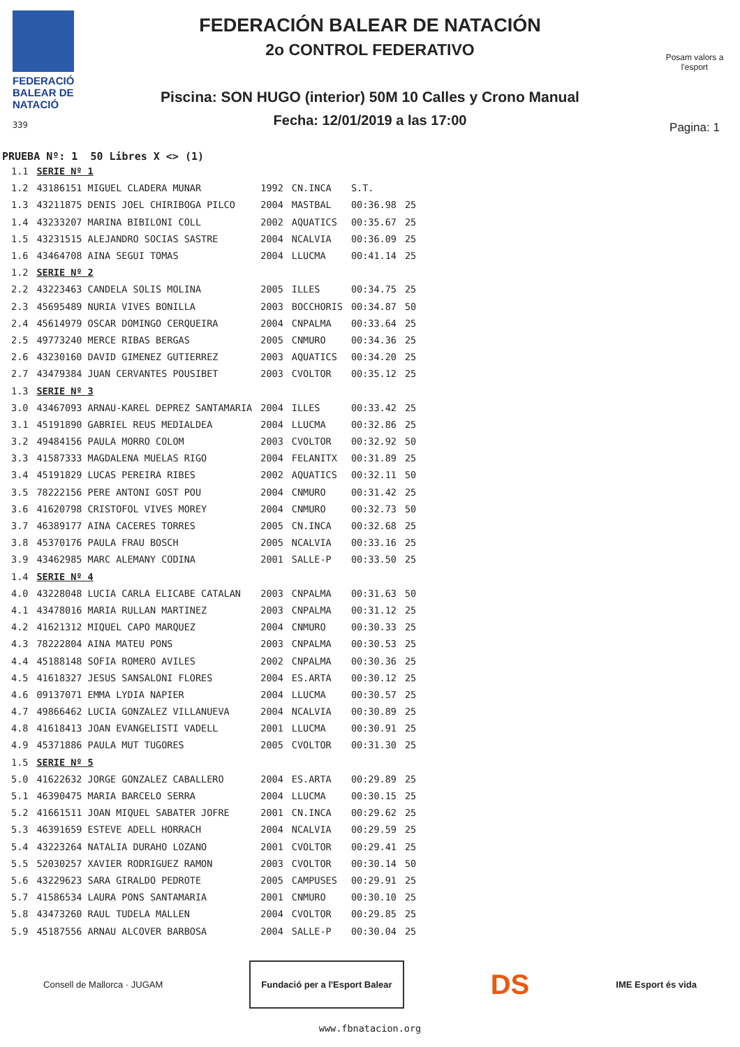FEDERACIÓ BALEAR DE NATACIÓ
339
FEDERACIÓN BALEAR DE NATACIÓN
2o CONTROL FEDERATIVO
Piscina: SON HUGO (interior) 50M 10 Calles y Crono Manual
Fecha: 12/01/2019 a las 17:00
Posam valors a l'esport
Pagina: 1
PRUEBA Nº: 1 50 Libres X <> (1)
| 1.1 | SERIE Nº 1 | | | | |
| 1.2 | 43186151 MIGUEL CLADERA MUNAR | 1992 | CN.INCA | S.T. | |
| 1.3 | 43211875 DENIS JOEL CHIRIBOGA PILCO | 2004 | MASTBAL | 00:36.98 | 25 |
| 1.4 | 43233207 MARINA BIBILONI COLL | 2002 | AQUATICS | 00:35.67 | 25 |
| 1.5 | 43231515 ALEJANDRO SOCIAS SASTRE | 2004 | NCALVIA | 00:36.09 | 25 |
| 1.6 | 43464708 AINA SEGUI TOMAS | 2004 | LLUCMA | 00:41.14 | 25 |
| 1.2 | SERIE Nº 2 | | | | |
| 2.2 | 43223463 CANDELA SOLIS MOLINA | 2005 | ILLES | 00:34.75 | 25 |
| 2.3 | 45695489 NURIA VIVES BONILLA | 2003 | BOCCHORIS | 00:34.87 | 50 |
| 2.4 | 45614979 OSCAR DOMINGO CERQUEIRA | 2004 | CNPALMA | 00:33.64 | 25 |
| 2.5 | 49773240 MERCE RIBAS BERGAS | 2005 | CNMURO | 00:34.36 | 25 |
| 2.6 | 43230160 DAVID GIMENEZ GUTIERREZ | 2003 | AQUATICS | 00:34.20 | 25 |
| 2.7 | 43479384 JUAN CERVANTES POUSIBET | 2003 | CVOLTOR | 00:35.12 | 25 |
| 1.3 | SERIE Nº 3 | | | | |
| 3.0 | 43467093 ARNAU-KAREL DEPREZ SANTAMARIA | 2004 | ILLES | 00:33.42 | 25 |
| 3.1 | 45191890 GABRIEL REUS MEDIALDEA | 2004 | LLUCMA | 00:32.86 | 25 |
| 3.2 | 49484156 PAULA MORRO COLOM | 2003 | CVOLTOR | 00:32.92 | 50 |
| 3.3 | 41587333 MAGDALENA MUELAS RIGO | 2004 | FELANITX | 00:31.89 | 25 |
| 3.4 | 45191829 LUCAS PEREIRA RIBES | 2002 | AQUATICS | 00:32.11 | 50 |
| 3.5 | 78222156 PERE ANTONI GOST POU | 2004 | CNMURO | 00:31.42 | 25 |
| 3.6 | 41620798 CRISTOFOL VIVES MOREY | 2004 | CNMURO | 00:32.73 | 50 |
| 3.7 | 46389177 AINA CACERES TORRES | 2005 | CN.INCA | 00:32.68 | 25 |
| 3.8 | 45370176 PAULA FRAU BOSCH | 2005 | NCALVIA | 00:33.16 | 25 |
| 3.9 | 43462985 MARC ALEMANY CODINA | 2001 | SALLE-P | 00:33.50 | 25 |
| 1.4 | SERIE Nº 4 | | | | |
| 4.0 | 43228048 LUCIA CARLA ELICABE CATALAN | 2003 | CNPALMA | 00:31.63 | 50 |
| 4.1 | 43478016 MARIA RULLAN MARTINEZ | 2003 | CNPALMA | 00:31.12 | 25 |
| 4.2 | 41621312 MIQUEL CAPO MARQUEZ | 2004 | CNMURO | 00:30.33 | 25 |
| 4.3 | 78222804 AINA MATEU PONS | 2003 | CNPALMA | 00:30.53 | 25 |
| 4.4 | 45188148 SOFIA ROMERO AVILES | 2002 | CNPALMA | 00:30.36 | 25 |
| 4.5 | 41618327 JESUS SANSALONI FLORES | 2004 | ES.ARTA | 00:30.12 | 25 |
| 4.6 | 09137071 EMMA LYDIA NAPIER | 2004 | LLUCMA | 00:30.57 | 25 |
| 4.7 | 49866462 LUCIA GONZALEZ VILLANUEVA | 2004 | NCALVIA | 00:30.89 | 25 |
| 4.8 | 41618413 JOAN EVANGELISTI VADELL | 2001 | LLUCMA | 00:30.91 | 25 |
| 4.9 | 45371886 PAULA MUT TUGORES | 2005 | CVOLTOR | 00:31.30 | 25 |
| 1.5 | SERIE Nº 5 | | | | |
| 5.0 | 41622632 JORGE GONZALEZ CABALLERO | 2004 | ES.ARTA | 00:29.89 | 25 |
| 5.1 | 46390475 MARIA BARCELO SERRA | 2004 | LLUCMA | 00:30.15 | 25 |
| 5.2 | 41661511 JOAN MIQUEL SABATER JOFRE | 2001 | CN.INCA | 00:29.62 | 25 |
| 5.3 | 46391659 ESTEVE ADELL HORRACH | 2004 | NCALVIA | 00:29.59 | 25 |
| 5.4 | 43223264 NATALIA DURAHO LOZANO | 2001 | CVOLTOR | 00:29.41 | 25 |
| 5.5 | 52030257 XAVIER RODRIGUEZ RAMON | 2003 | CVOLTOR | 00:30.14 | 50 |
| 5.6 | 43229623 SARA GIRALDO PEDROTE | 2005 | CAMPUSES | 00:29.91 | 25 |
| 5.7 | 41586534 LAURA PONS SANTAMARIA | 2001 | CNMURO | 00:30.10 | 25 |
| 5.8 | 43473260 RAUL TUDELA MALLEN | 2004 | CVOLTOR | 00:29.85 | 25 |
| 5.9 | 45187556 ARNAU ALCOVER BARBOSA | 2004 | SALLE-P | 00:30.04 | 25 |
Consell de Mallorca · JUGAM
Fundació per a l'Esport Balear
DS
IME Esport és vida
www.fbnatacion.org